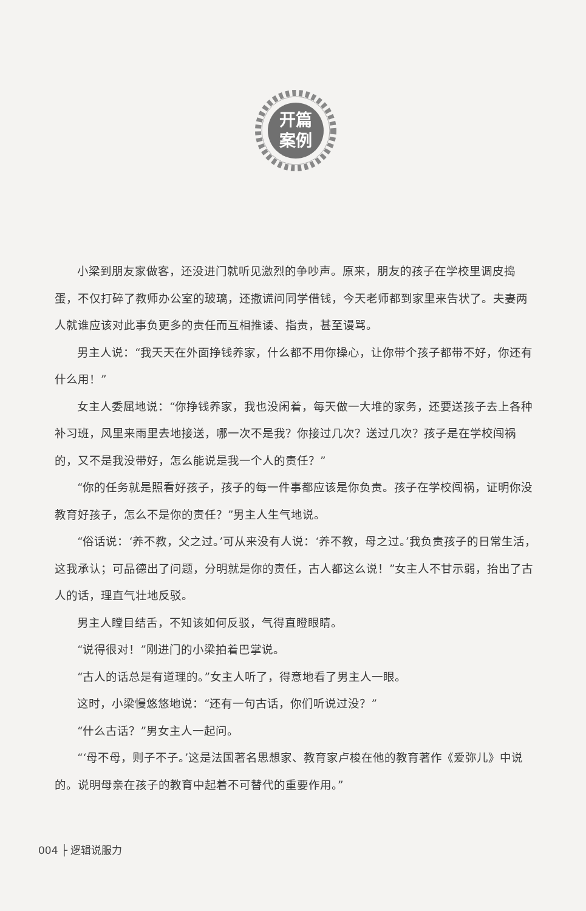开篇
案例
小梁到朋友家做客，还没进门就听见激烈的争吵声。原来，朋友的孩子在学校里调皮捣蛋，不仅打碎了教师办公室的玻璃，还撒谎问同学借钱，今天老师都到家里来告状了。夫妻两人就谁应该对此事负更多的责任而互相推诿、指责，甚至谩骂。
男主人说：“我天天在外面挣钱养家，什么都不用你操心，让你带个孩子都带不好，你还有什么用！”
女主人委屈地说：“你挣钱养家，我也没闲着，每天做一大堆的家务，还要送孩子去上各种补习班，风里来雨里去地接送，哪一次不是我？你接过几次？送过几次？孩子是在学校闯祸的，又不是我没带好，怎么能说是我一个人的责任？”
“你的任务就是照看好孩子，孩子的每一件事都应该是你负责。孩子在学校闯祸，证明你没教育好孩子，怎么不是你的责任？”男主人生气地说。
“俗话说：‘养不教，父之过。’可从来没有人说：‘养不教，母之过。’我负责孩子的日常生活，这我承认；可品德出了问题，分明就是你的责任，古人都这么说！”女主人不甘示弱，抬出了古人的话，理直气壮地反驳。
男主人瞠目结舌，不知该如何反驳，气得直瞪眼睛。
“说得很对！”刚进门的小梁拍着巴掌说。
“古人的话总是有道理的。”女主人听了，得意地看了男主人一眼。
这时，小梁慢悠悠地说：“还有一句古话，你们听说过没？”
“什么古话？”男女主人一起问。
“‘母不母，则子不子。’这是法国著名思想家、教育家卢梭在他的教育著作《爱弥儿》中说的。说明母亲在孩子的教育中起着不可替代的重要作用。”
004 ├ 逻辑说服力